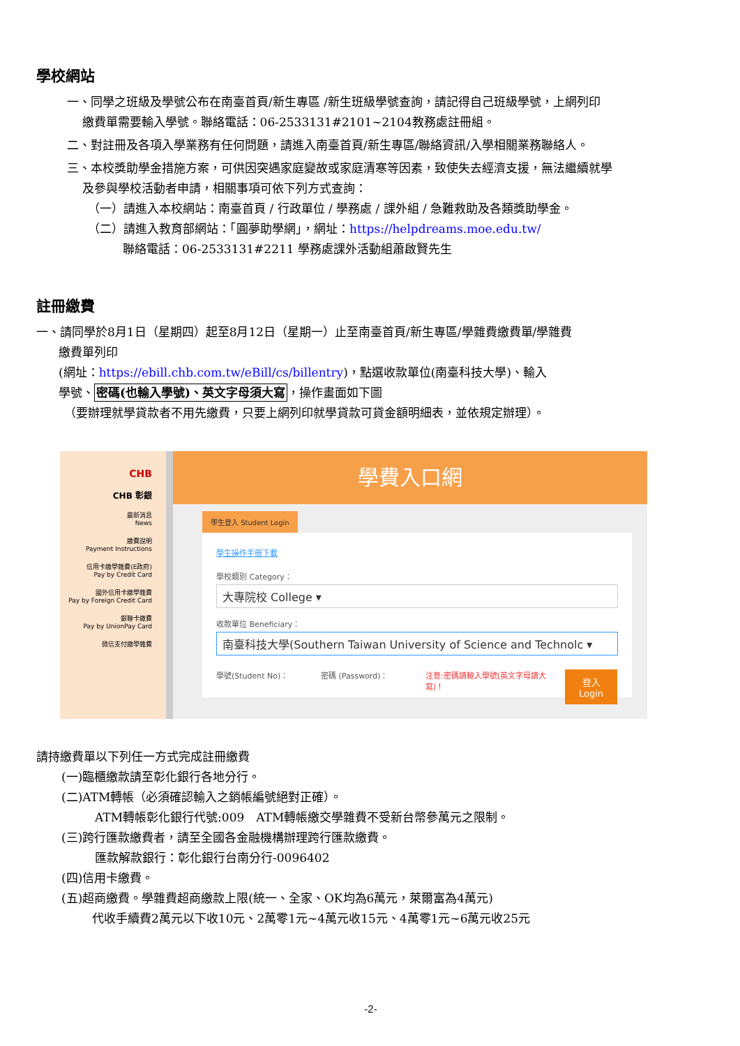學校網站
一、同學之班級及學號公布在南臺首頁/新生專區 /新生班級學號查詢，請記得自己班級學號，上網列印
繳費單需要輸入學號。聯絡電話：06-2533131#2101~2104教務處註冊組。
二、對註冊及各項入學業務有任何問題，請進入南臺首頁/新生專區/聯絡資訊/入學相關業務聯絡人。
三、本校獎助學金措施方案，可供因突遇家庭變故或家庭清寒等因素，致使失去經濟支援，無法繼續就學
及參與學校活動者申請，相關事項可依下列方式查詢：
（一）請進入本校網站：南臺首頁 / 行政單位 / 學務處 / 課外組 / 急難救助及各類獎助學金。
（二）請進入教育部網站：「圓夢助學網」，網址：https://helpdreams.moe.edu.tw/
聯絡電話：06-2533131#2211 學務處課外活動組蕭啟賢先生
註冊繳費
一、請同學於8月1日（星期四）起至8月12日（星期一）止至南臺首頁/新生專區/學雜費繳費單/學雜費
繳費單列印
(網址：https://ebill.chb.com.tw/eBill/cs/billentry)，點選收款單位(南臺科技大學)、輸入
學號、密碼(也輸入學號)、英文字母須大寫，操作畫面如下圖
（要辦理就學貸款者不用先繳費，只要上網列印就學貸款可貸金額明細表，並依規定辦理）。
CHB
CHB 彰銀
最新消息
News
繳費說明
Payment Instructions
信用卡繳學雜費(E政府)
Pay by Credit Card
國外信用卡繳學雜費
Pay by Foreign Credit Card
銀聯卡繳費
Pay by UnionPay Card
微信支付繳學雜費
學費入口網
學生登入 Student Login
學生操作手冊下載
學校類別 Category：
大專院校 College ▾
收款單位 Beneficiary：
南臺科技大學(Southern Taiwan University of Science and Technolc ▾
學號(Student No)： 密碼 (Password)： 注意:密碼請輸入學號(英文字母請大寫)！
登入
Login
請持繳費單以下列任一方式完成註冊繳費
(一)臨櫃繳款請至彰化銀行各地分行。
(二)ATM轉帳（必須確認輸入之銷帳編號絕對正確）。
ATM轉帳彰化銀行代號:009　ATM轉帳繳交學雜費不受新台幣參萬元之限制。
(三)跨行匯款繳費者，請至全國各金融機構辦理跨行匯款繳費。
匯款解款銀行：彰化銀行台南分行-0096402
(四)信用卡繳費。
(五)超商繳費。學雜費超商繳款上限(統一、全家、OK均為6萬元，萊爾富為4萬元)
代收手續費2萬元以下收10元、2萬零1元~4萬元收15元、4萬零1元~6萬元收25元
-2-